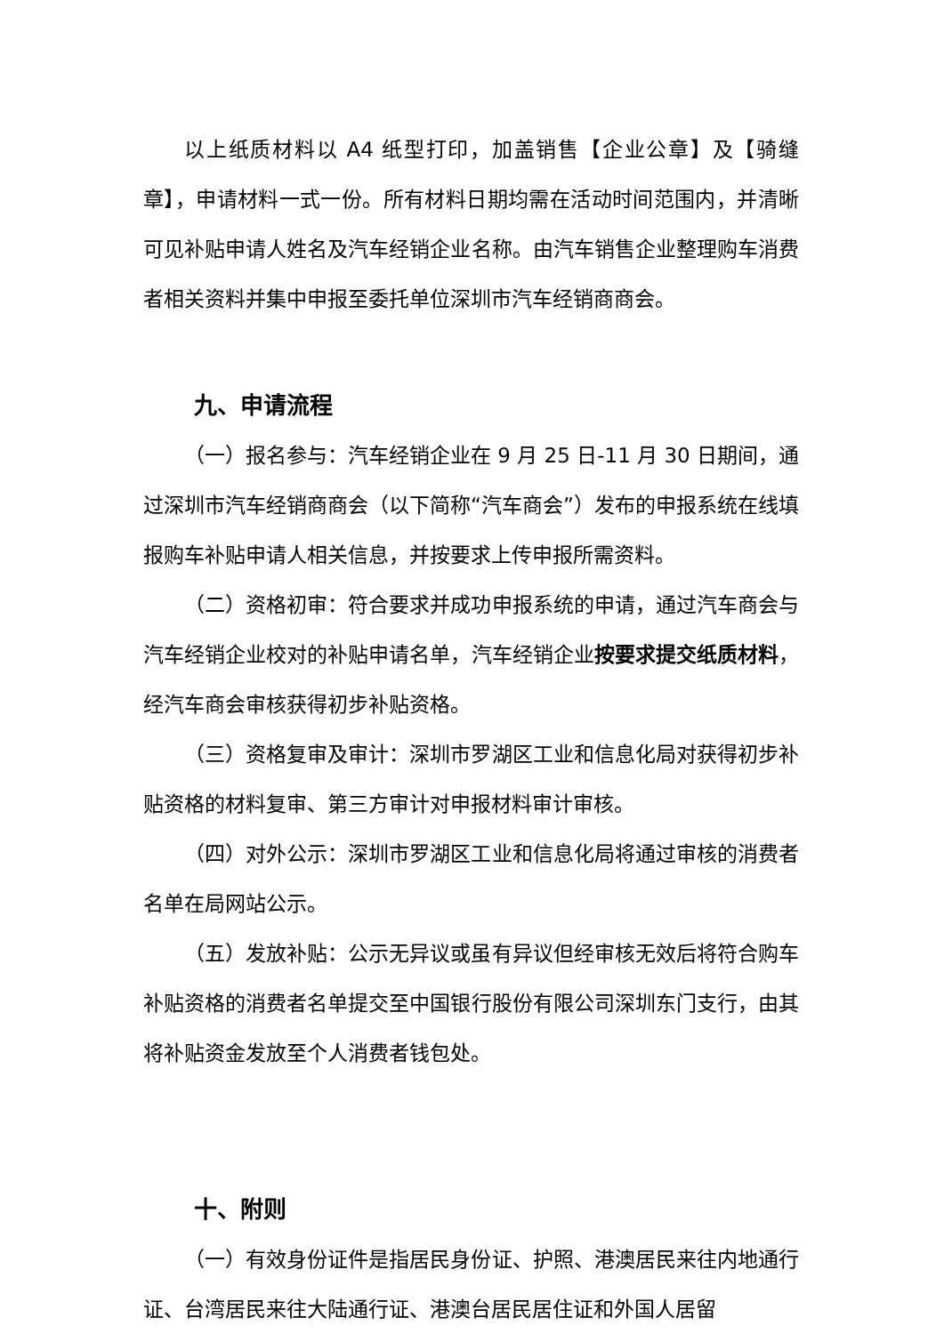以上纸质材料以 A4 纸型打印，加盖销售【企业公章】及【骑缝章】，申请材料一式一份。所有材料日期均需在活动时间范围内，并清晰可见补贴申请人姓名及汽车经销企业名称。由汽车销售企业整理购车消费者相关资料并集中申报至委托单位深圳市汽车经销商商会。
九、申请流程
（一）报名参与：汽车经销企业在 9 月 25 日-11 月 30 日期间，通过深圳市汽车经销商商会（以下简称“汽车商会”）发布的申报系统在线填报购车补贴申请人相关信息，并按要求上传申报所需资料。
（二）资格初审：符合要求并成功申报系统的申请，通过汽车商会与汽车经销企业校对的补贴申请名单，汽车经销企业按要求提交纸质材料，经汽车商会审核获得初步补贴资格。
（三）资格复审及审计：深圳市罗湖区工业和信息化局对获得初步补贴资格的材料复审、第三方审计对申报材料审计审核。
（四）对外公示：深圳市罗湖区工业和信息化局将通过审核的消费者名单在局网站公示。
（五）发放补贴：公示无异议或虽有异议但经审核无效后将符合购车补贴资格的消费者名单提交至中国银行股份有限公司深圳东门支行，由其将补贴资金发放至个人消费者钱包处。
十、附则
（一）有效身份证件是指居民身份证、护照、港澳居民来往内地通行证、台湾居民来往大陆通行证、港澳台居民居住证和外国人居留